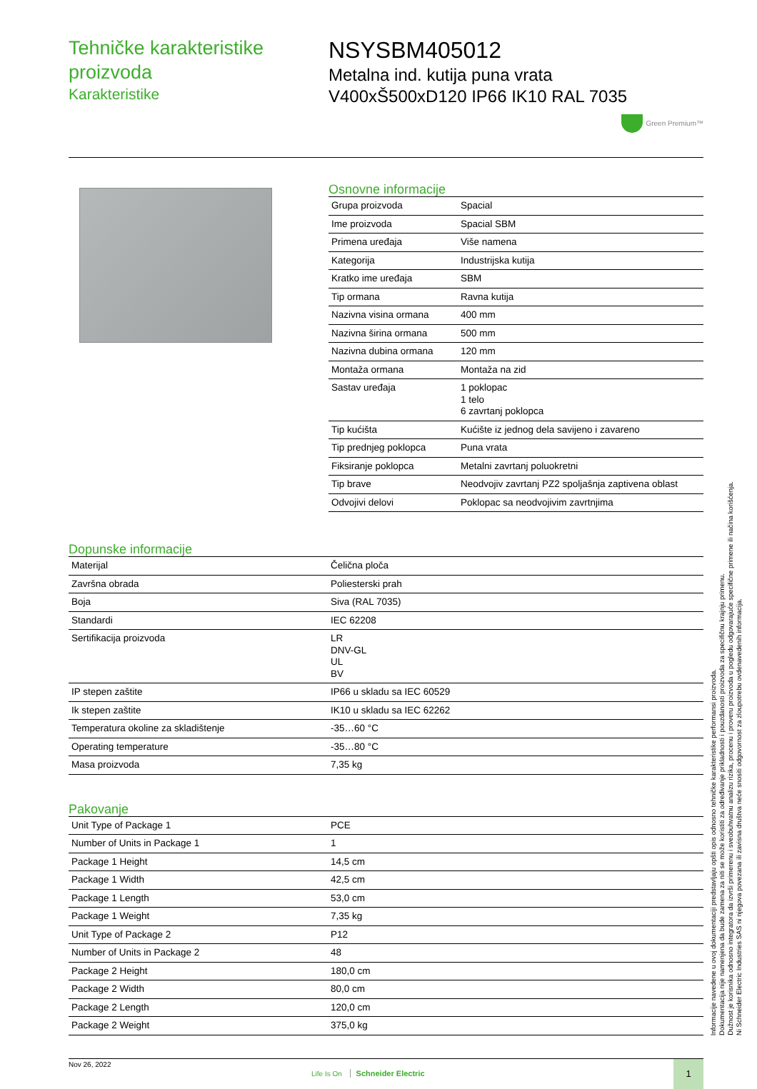Tehničke karakteristike proizvoda
Karakteristike
NSYSBM405012
Metalna ind. kutija puna vrata
V400xŠ500xD120 IP66 IK10 RAL 7035
Green Premium™
Osnovne informacije
| Grupa proizvoda | Spacial |
| Ime proizvoda | Spacial SBM |
| Primena uređaja | Više namena |
| Kategorija | Industrijska kutija |
| Kratko ime uređaja | SBM |
| Tip ormana | Ravna kutija |
| Nazivna visina ormana | 400 mm |
| Nazivna širina ormana | 500 mm |
| Nazivna dubina ormana | 120 mm |
| Montaža ormana | Montaža na zid |
| Sastav uređaja | 1 poklopac 1 telo 6 zavrtanj poklopca |
| Tip kućišta | Kućište iz jednog dela savijeno i zavareno |
| Tip prednjeg poklopca | Puna vrata |
| Fiksiranje poklopca | Metalni zavrtanj poluokretni |
| Tip brave | Neodvojiv zavrtanj PZ2 spoljašnja zaptivena oblast |
| Odvojivi delovi | Poklopac sa neodvojivim zavrtnjima |
Dopunske informacije
| Materijal | Čelična ploča |
| Završna obrada | Poliesterski prah |
| Boja | Siva (RAL 7035) |
| Standardi | IEC 62208 |
| Sertifikacija proizvoda | LR DNV-GL UL BV |
| IP stepen zaštite | IP66 u skladu sa IEC 60529 |
| Ik stepen zaštite | IK10 u skladu sa IEC 62262 |
| Temperatura okoline za skladištenje | -35…60 °C |
| Operating temperature | -35…80 °C |
| Masa proizvoda | 7,35 kg |
Pakovanje
| Unit Type of Package 1 | PCE |
| Number of Units in Package 1 | 1 |
| Package 1 Height | 14,5 cm |
| Package 1 Width | 42,5 cm |
| Package 1 Length | 53,0 cm |
| Package 1 Weight | 7,35 kg |
| Unit Type of Package 2 | P12 |
| Number of Units in Package 2 | 48 |
| Package 2 Height | 180,0 cm |
| Package 2 Width | 80,0 cm |
| Package 2 Length | 120,0 cm |
| Package 2 Weight | 375,0 kg |
Nov 26, 2022
Life Is On Schneider Electric
1
Informacije navedene u ovoj dokumentaciji predstavljaju opšti opis odnosno tehničke karakteristike performansi proizvoda.
Dokumentacija nije namenjena da bude zamena za niti se može koristiti za određivanje prikladnosti i pouzdanosti proizvoda za specifičnu krajnju primenu.
Dužnost je korisnika odnosno integratora da izvrši primerenu i sveobuhvatnu analizu rizika, procenu i proveru proizvoda u pogledu odgovarajuće specifične primene ili načina korišćenja.
Ni Schneider Electric Industries SAS ni njegova povezana ili zavisna društva neće snositi odgovornost za zloupotrebu ovdenavedenih informacija.